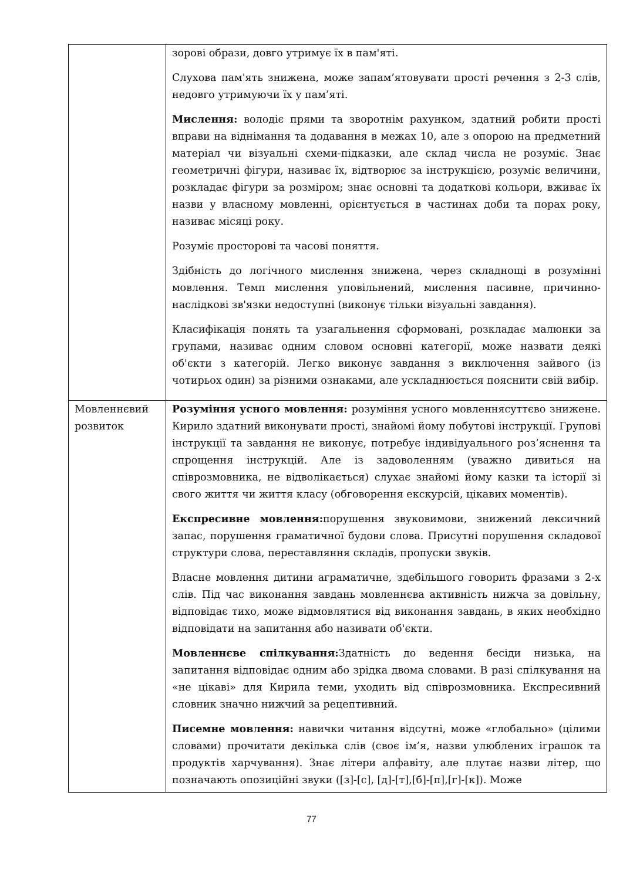| | зорові образи, довго утримує їх в пам'яті. Слухова пам'ять знижена, може запам’ятовувати прості речення з 2-3 слів, недовго утримуючи їх у пам’яті. Мислення: володіє прями та зворотнім рахунком, здатний робити прості вправи на віднімання та додавання в межах 10, але з опорою на предметний матеріал чи візуальні схеми-підказки, але склад числа не розуміє. Знає геометричні фігури, називає їх, відтворює за інструкцією, розуміє величини, розкладає фігури за розміром; знає основні та додаткові кольори, вживає їх назви у власному мовленні, орієнтується в частинах доби та порах року, називає місяці року. Розуміє просторові та часові поняття. Здібність до логічного мислення знижена, через складнощі в розумінні мовлення. Темп мислення уповільнений, мислення пасивне, причинно-наслідкові зв'язки недоступні (виконує тільки візуальні завдання). Класифікація понять та узагальнення сформовані, розкладає малюнки за групами, називає одним словом основні категорії, може назвати деякі об'єкти з категорій. Легко виконує завдання з виключення зайвого (із чотирьох один) за різними ознаками, але ускладнюється пояснити свій вибір. |
| Мовленнєвий розвиток | Розуміння усного мовлення: розуміння усного мовленнясуттєво знижене. Кирило здатний виконувати прості, знайомі йому побутові інструкції. Групові інструкції та завдання не виконує, потребує індивідуального роз’яснення та спрощення інструкцій. Але із задоволенням (уважно дивиться на співрозмовника, не відволікається) слухає знайомі йому казки та історії зі свого життя чи життя класу (обговорення екскурсій, цікавих моментів). Експресивне мовлення: порушення звуковимови, знижений лексичний запас, порушення граматичної будови слова. Присутні порушення складової структури слова, переставляння складів, пропуски звуків. Власне мовлення дитини аграматичне, здебільшого говорить фразами з 2-х слів. Під час виконання завдань мовленнєва активність нижча за довільну, відповідає тихо, може відмовлятися від виконання завдань, в яких необхідно відповідати на запитання або називати об'єкти. Мовленнєве спілкування: Здатність до ведення бесіди низька, на запитання відповідає одним або зрідка двома словами. В разі спілкування на «не цікаві» для Кирила теми, уходить від співрозмовника. Експресивний словник значно нижчий за рецептивний. Писемне мовлення: навички читання відсутні, може «глобально» (цілими словами) прочитати декілька слів (своє ім’я, назви улюблених іграшок та продуктів харчування). Знає літери алфавіту, але плутає назви літер, що позначають опозиційні звуки ([з]-[с], [д]-[т],[б]-[п],[г]-[к]). Може |
77